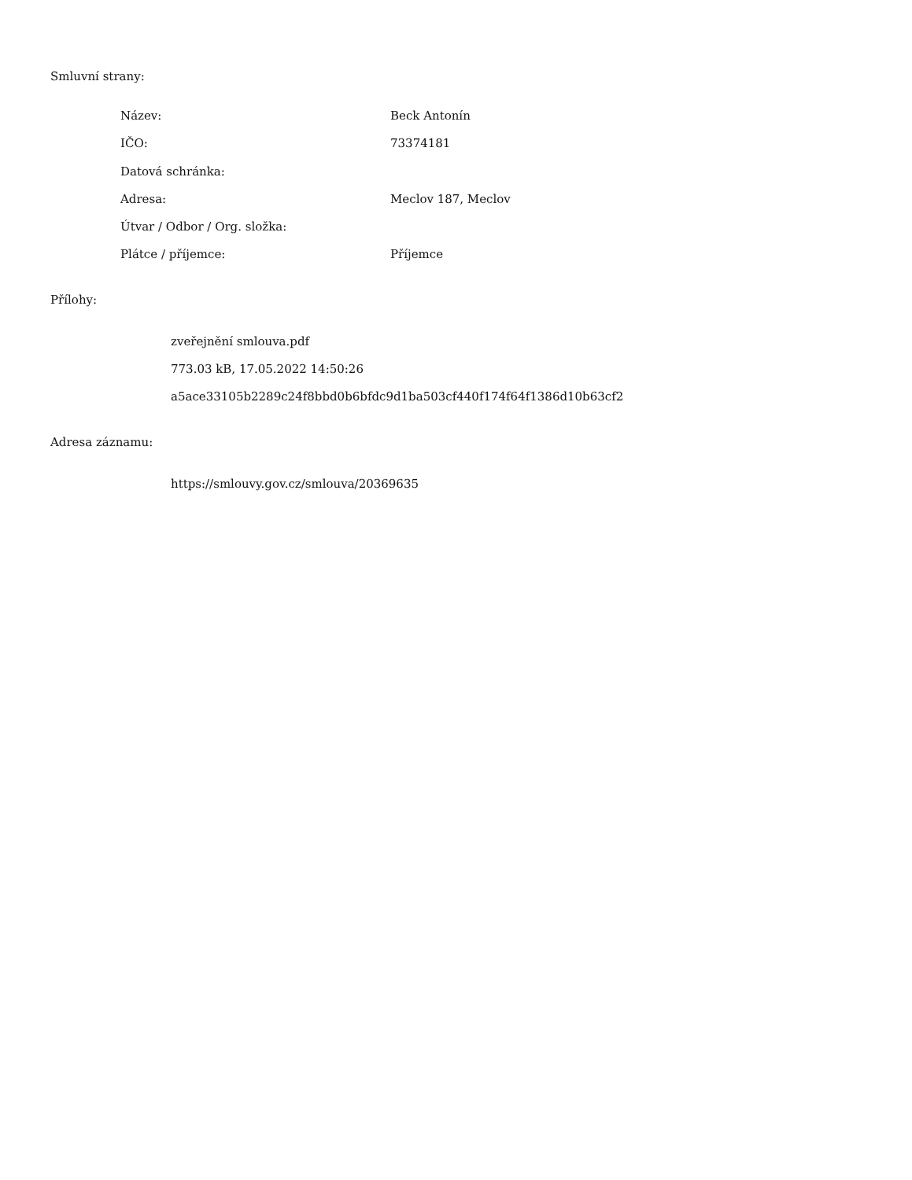Smluvní strany:
| Název: | Beck Antonín |
| IČO: | 73374181 |
| Datová schránka: | |
| Adresa: | Meclov 187, Meclov |
| Útvar / Odbor / Org. složka: | |
| Plátce / příjemce: | Příjemce |
Přílohy:
zveřejnění smlouva.pdf
773.03 kB, 17.05.2022 14:50:26
a5ace33105b2289c24f8bbd0b6bfdc9d1ba503cf440f174f64f1386d10b63cf2
Adresa záznamu:
https://smlouvy.gov.cz/smlouva/20369635